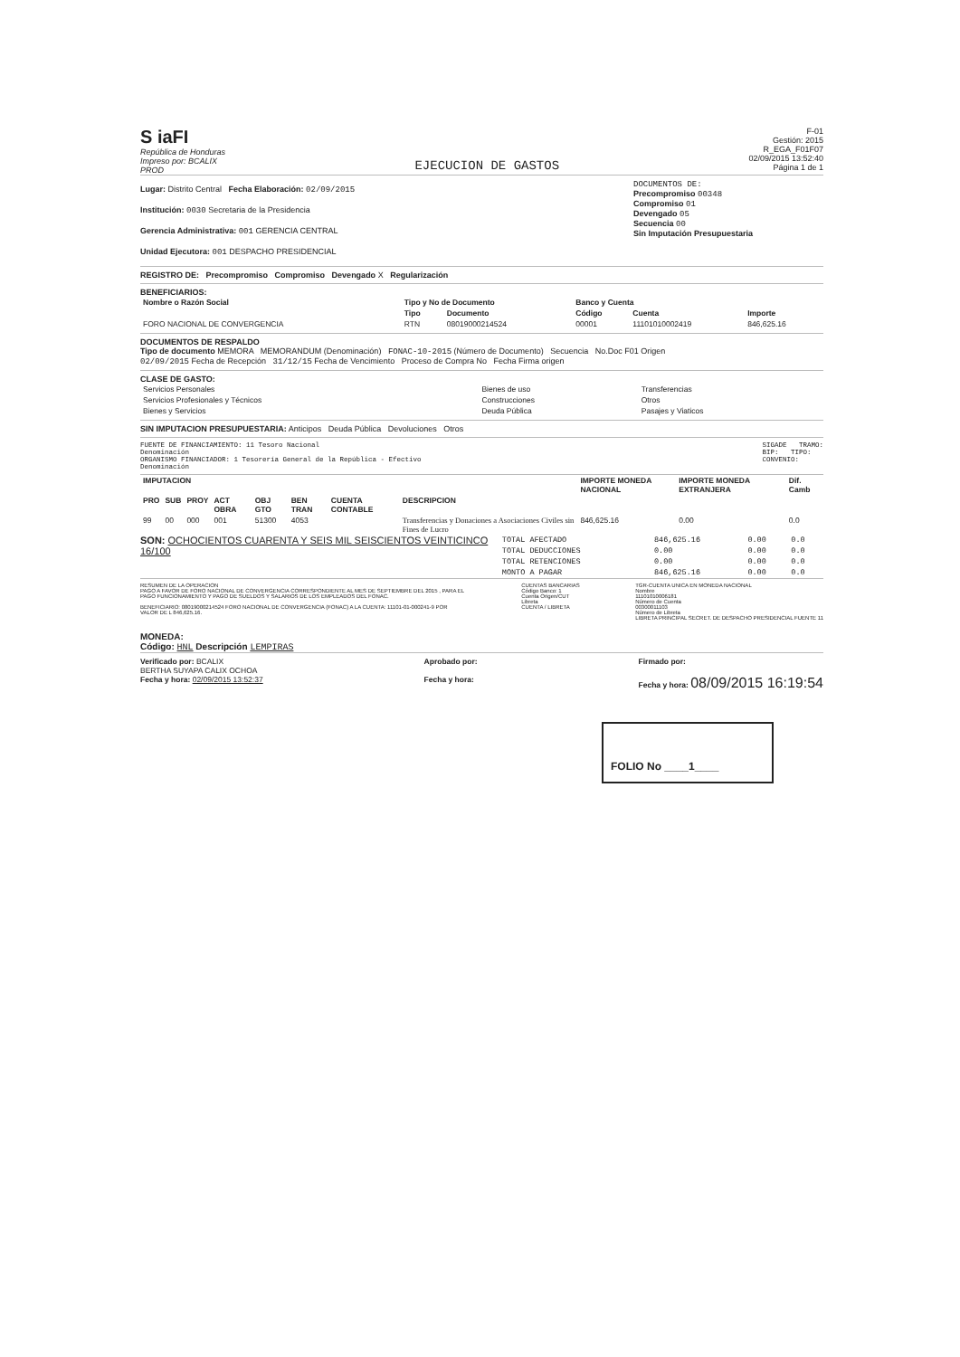S iaFI
República de Honduras
Impreso por: BCALIX
PROD
EJECUCION DE GASTOS
F-01
Gestión: 2015
R_EGA_F01F07
02/09/2015 13:52:40
Página 1 de 1
Lugar: Distrito Central Fecha Elaboración: 02/09/2015
Institución: 0030 Secretaria de la Presidencia
Gerencia Administrativa: 001 GERENCIA CENTRAL
Unidad Ejecutora: 001 DESPACHO PRESIDENCIAL
DOCUMENTOS DE:
Precompromiso 00348
Compromiso 01
Devengado 05
Secuencia 00
Sin Imputación Presupuestaria
REGISTRO DE: Precompromiso Compromiso Devengado X Regularización
BENEFICIARIOS:
| Nombre o Razón Social | Tipo y No de Documento | | Banco y Cuenta | | |
| --- | --- | --- | --- | --- | --- |
| | Tipo | Documento | Código | Cuenta | Importe |
| FORO NACIONAL DE CONVERGENCIA | RTN | 08019000214524 | 00001 | 11101010002419 | 846,625.16 |
DOCUMENTOS DE RESPALDO
Tipo de documento MEMORA MEMORANDUM (Denominación) FONAC-10-2015 (Número de Documento) Secuencia No.Doc F01 Origen
02/09/2015 Fecha de Recepción 31/12/15 Fecha de Vencimiento Proceso de Compra No Fecha Firma origen
CLASE DE GASTO:
| Servicios Personales | Bienes de uso | Transferencias |
| Servicios Profesionales y Técnicos | Construcciones | Otros |
| Bienes y Servicios | Deuda Pública | Pasajes y Viaticos |
SIN IMPUTACION PRESUPUESTARIA: Anticipos Deuda Pública Devoluciones Otros
FUENTE DE FINANCIAMIENTO: 11 Tesoro Nacional
Denominación
ORGANISMO FINANCIADOR: 1 Tesorería General de la República - Efectivo
Denominación
SIGADE TRAMO:
BIP: TIPO:
CONVENIO:
| IMPUTACION | | | | | | | | IMPORTE MONEDA NACIONAL | IMPORTE MONEDA EXTRANJERA | Dif. Camb |
| --- | --- | --- | --- | --- | --- | --- | --- | --- | --- | --- |
| PRO | SUB | PROY | ACT OBRA | OBJ GTO | BEN TRAN | CUENTA CONTABLE | DESCRIPCION | | | |
| 99 | 00 | 000 | 001 | 51300 | 4053 | | Transferencias y Donaciones a Asociaciones Civiles sin Fines de Lucro | 846,625.16 | 0.00 | 0.0 |
SON: OCHOCIENTOS CUARENTA Y SEIS MIL SEISCIENTOS VEINTICINCO 16/100
| TOTAL AFECTADO | 846,625.16 | 0.00 | 0.0 |
| TOTAL DEDUCCIONES | 0.00 | 0.00 | 0.0 |
| TOTAL RETENCIONES | 0.00 | 0.00 | 0.0 |
| MONTO A PAGAR | 846,625.16 | 0.00 | 0.0 |
RESUMEN DE LA OPERACION
PAGO A FAVOR DE FORO NACIONAL DE CONVERGENCIA CORRESPONDIENTE AL MES DE SEPTIEMBRE DEL 2015 , PARA EL PAGO FUNCIONAMIENTO Y PAGO DE SUELDOS Y SALARIOS DE LOS EMPLEADOS DEL FONAC.
BENEFICIARIO: 08019000214524 FORO NACIONAL DE CONVERGENCIA (FONAC) A LA CUENTA: 11101-01-000241-9 POR VALOR DE L 846,625.16.
CUENTAS BANCARIAS
Código Banco: 1
Cuenta Origen/CUT
Libreta
CUENTA / LIBRETA
TGR-CUENTA UNICA EN MONEDA NACIONAL
Nombre
11101010006181
Número de Cuenta
00300011103
Número de Libreta
LIBRETA PRINCIPAL SECRET. DE DESPACHO PRESIDENCIAL FUENTE 11
MONEDA:
Código: HNL Descripción LEMPIRAS
Verificado por: BCALIX
BERTHA SUYAPA CALIX OCHOA
Fecha y hora: 02/09/2015 13:52:37
Aprobado por:
Fecha y hora:
Firmado por:
Fecha y hora: 08/09/2015 16:19:54
FOLIO No ____1____